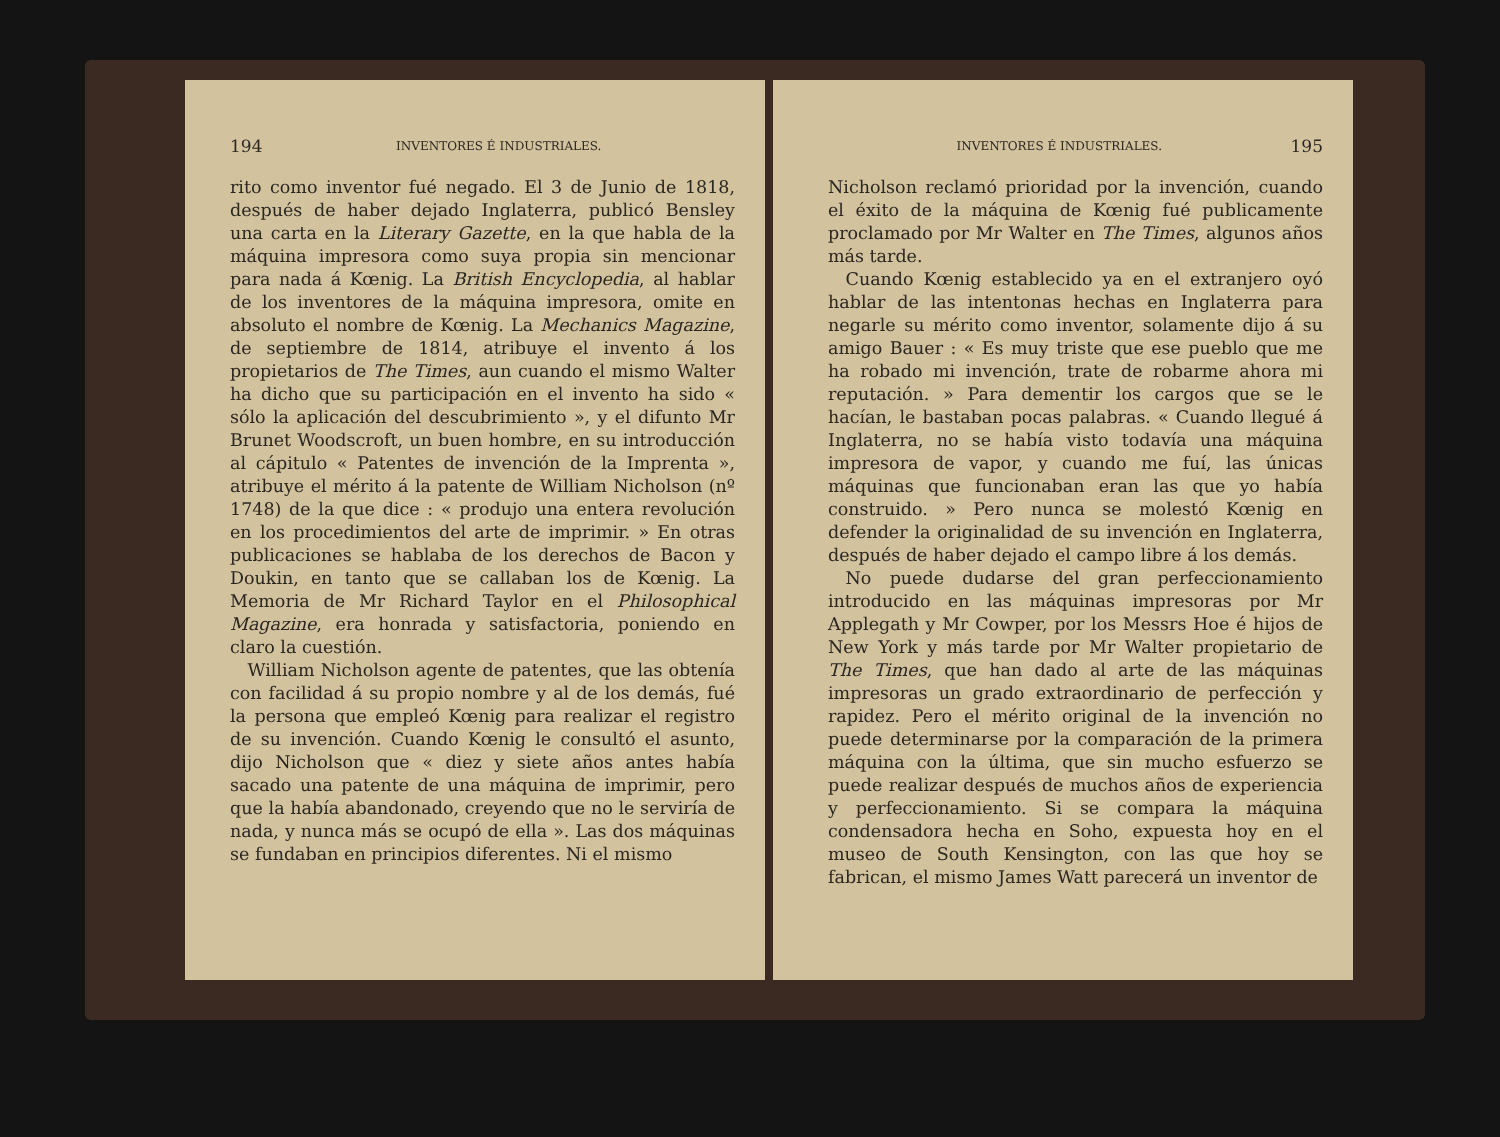194 INVENTORES É INDUSTRIALES.
rito como inventor fué negado. El 3 de Junio de 1818, después de haber dejado Inglaterra, publicó Bensley una carta en la Literary Gazette, en la que habla de la máquina impresora como suya propia sin mencionar para nada á Kœnig. La British Encyclopedia, al hablar de los inventores de la máquina impresora, omite en absoluto el nombre de Kœnig. La Mechanics Magazine, de septiembre de 1814, atribuye el invento á los propietarios de The Times, aun cuando el mismo Walter ha dicho que su participación en el invento ha sido « sólo la aplicación del descubrimiento », y el difunto Mr Brunet Woodscroft, un buen hombre, en su introducción al cápitulo « Patentes de invención de la Imprenta », atribuye el mérito á la patente de William Nicholson (nº 1748) de la que dice : « produjo una entera revolución en los procedimientos del arte de imprimir. » En otras publicaciones se hablaba de los derechos de Bacon y Doukin, en tanto que se callaban los de Kœnig. La Memoria de Mr Richard Taylor en el Philosophical Magazine, era honrada y satisfactoria, poniendo en claro la cuestión.
William Nicholson agente de patentes, que las obtenía con facilidad á su propio nombre y al de los demás, fué la persona que empleó Kœnig para realizar el registro de su invención. Cuando Kœnig le consultó el asunto, dijo Nicholson que « diez y siete años antes había sacado una patente de una máquina de imprimir, pero que la había abandonado, creyendo que no le serviría de nada, y nunca más se ocupó de ella ». Las dos máquinas se fundaban en principios diferentes. Ni el mismo
INVENTORES É INDUSTRIALES. 195
Nicholson reclamó prioridad por la invención, cuando el éxito de la máquina de Kœnig fué publicamente proclamado por Mr Walter en The Times, algunos años más tarde.
Cuando Kœnig establecido ya en el extranjero oyó hablar de las intentonas hechas en Inglaterra para negarle su mérito como inventor, solamente dijo á su amigo Bauer : « Es muy triste que ese pueblo que me ha robado mi invención, trate de robarme ahora mi reputación. » Para dementir los cargos que se le hacían, le bastaban pocas palabras. « Cuando llegué á Inglaterra, no se había visto todavía una máquina impresora de vapor, y cuando me fuí, las únicas máquinas que funcionaban eran las que yo había construido. » Pero nunca se molestó Kœnig en defender la originalidad de su invención en Inglaterra, después de haber dejado el campo libre á los demás.
No puede dudarse del gran perfeccionamiento introducido en las máquinas impresoras por Mr Applegath y Mr Cowper, por los Messrs Hoe é hijos de New York y más tarde por Mr Walter propietario de The Times, que han dado al arte de las máquinas impresoras un grado extraordinario de perfección y rapidez. Pero el mérito original de la invención no puede determinarse por la comparación de la primera máquina con la última, que sin mucho esfuerzo se puede realizar después de muchos años de experiencia y perfeccionamiento. Si se compara la máquina condensadora hecha en Soho, expuesta hoy en el museo de South Kensington, con las que hoy se fabrican, el mismo James Watt parecerá un inventor de